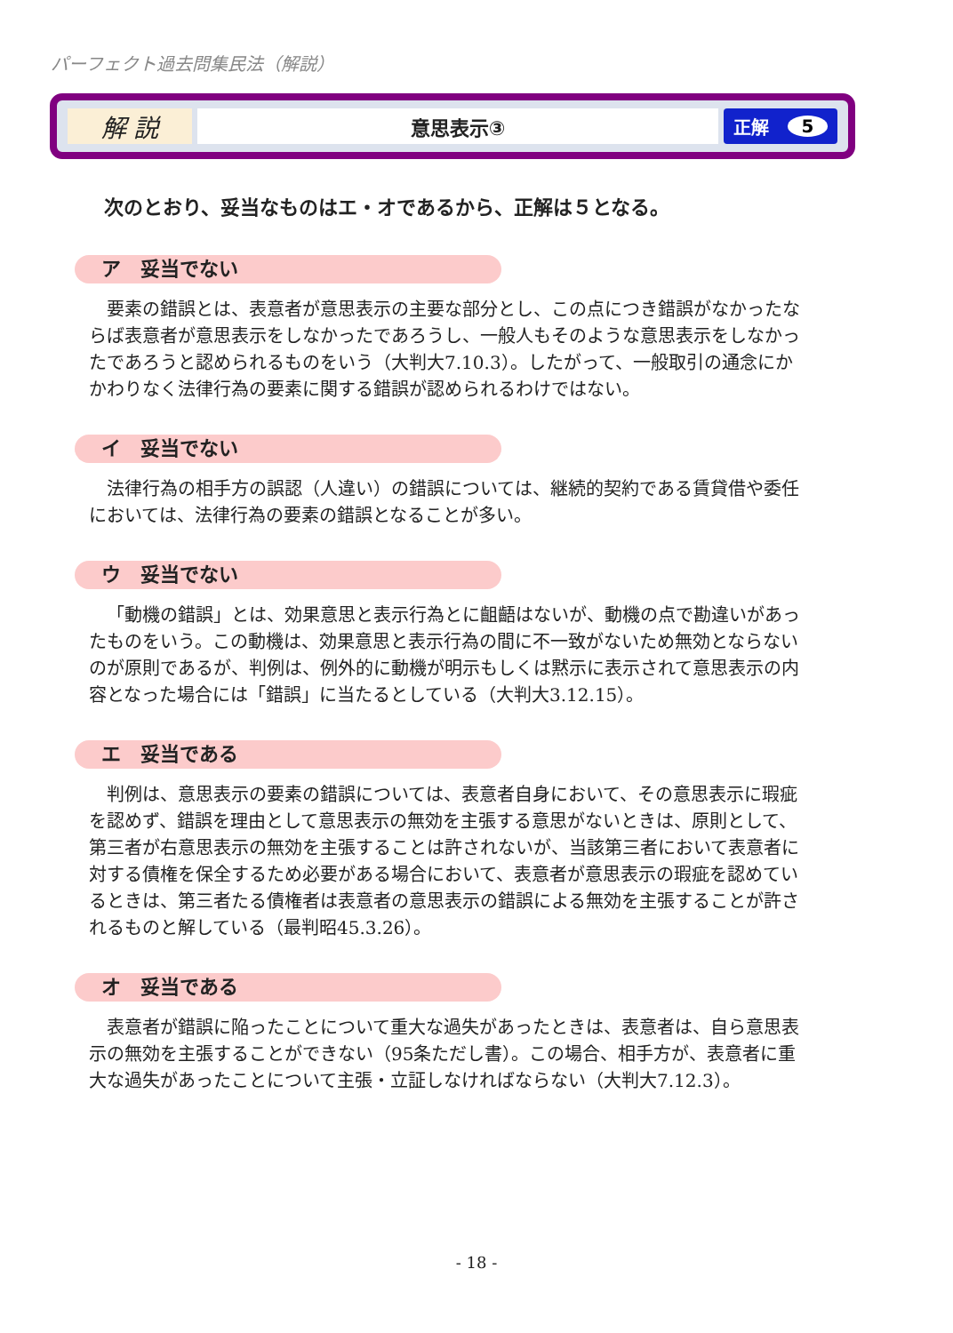パーフェクト過去問集民法（解説）
解 説
意思表示③ 正解 5
次のとおり、妥当なものはエ・オであるから、正解は５となる。
ア　妥当でない
要素の錯誤とは、表意者が意思表示の主要な部分とし、この点につき錯誤がなかったならば表意者が意思表示をしなかったであろうし、一般人もそのような意思表示をしなかったであろうと認められるものをいう（大判大7.10.3）。したがって、一般取引の通念にかかわりなく法律行為の要素に関する錯誤が認められるわけではない。
イ　妥当でない
法律行為の相手方の誤認（人違い）の錯誤については、継続的契約である賃貸借や委任においては、法律行為の要素の錯誤となることが多い。
ウ　妥当でない
「動機の錯誤」とは、効果意思と表示行為とに齟齬はないが、動機の点で勘違いがあったものをいう。この動機は、効果意思と表示行為の間に不一致がないため無効とならないのが原則であるが、判例は、例外的に動機が明示もしくは黙示に表示されて意思表示の内容となった場合には「錯誤」に当たるとしている（大判大3.12.15）。
エ　妥当である
判例は、意思表示の要素の錯誤については、表意者自身において、その意思表示に瑕疵を認めず、錯誤を理由として意思表示の無効を主張する意思がないときは、原則として、第三者が右意思表示の無効を主張することは許されないが、当該第三者において表意者に対する債権を保全するため必要がある場合において、表意者が意思表示の瑕疵を認めているときは、第三者たる債権者は表意者の意思表示の錯誤による無効を主張することが許されるものと解している（最判昭45.3.26）。
オ　妥当である
表意者が錯誤に陥ったことについて重大な過失があったときは、表意者は、自ら意思表示の無効を主張することができない（95条ただし書）。この場合、相手方が、表意者に重大な過失があったことについて主張・立証しなければならない（大判大7.12.3）。
- 18 -